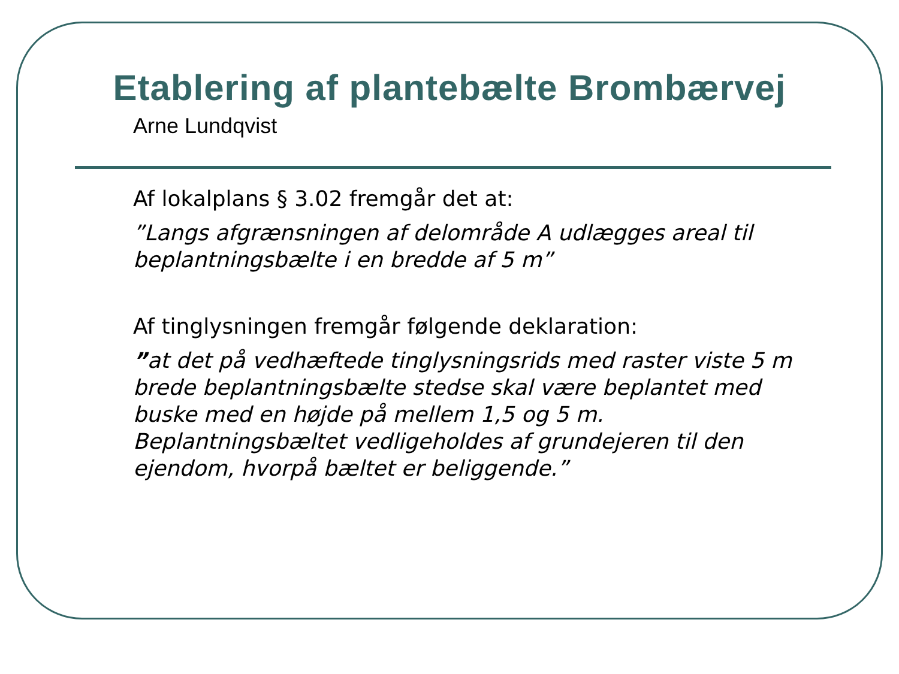Etablering af plantebælte Brombærvej
Arne Lundqvist
Af lokalplans § 3.02 fremgår det at:
”Langs afgrænsningen af delområde A udlægges areal til beplantningsbælte i en bredde af 5 m”
Af tinglysningen fremgår følgende deklaration:
”at det på vedhæftede tinglysningsrids med raster viste 5 m brede beplantningsbælte stedse skal være beplantet med buske med en højde på mellem 1,5 og 5 m. Beplantningsbæltet vedligeholdes af grundejeren til den ejendom, hvorpå bæltet er beliggende.”